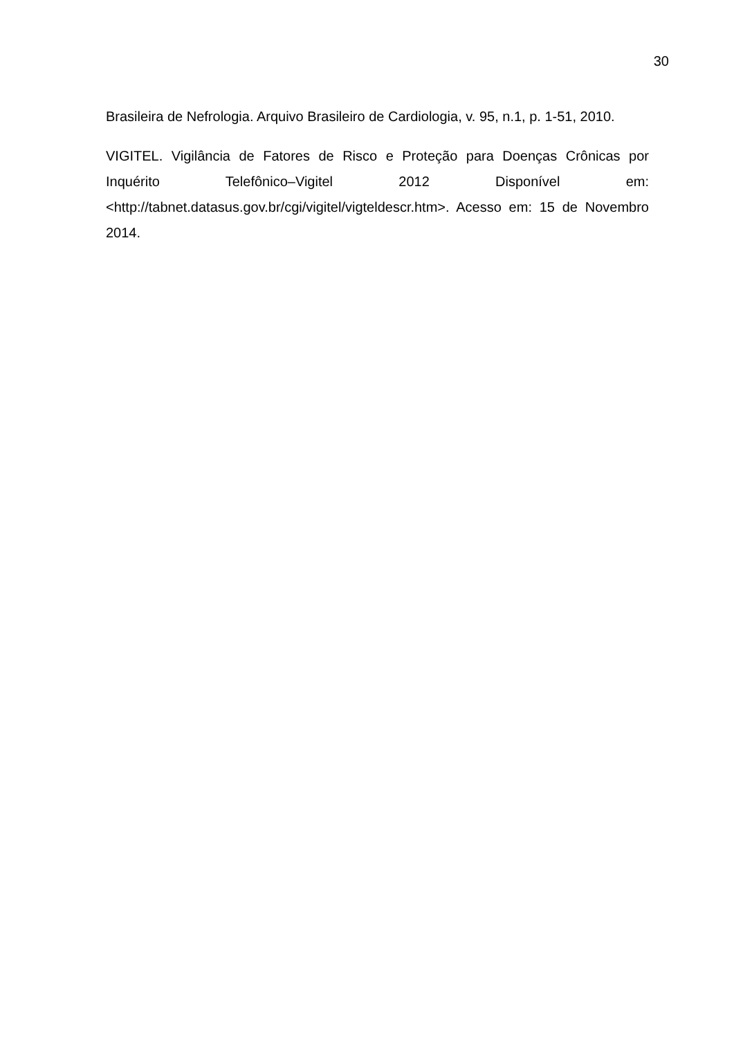30
Brasileira de Nefrologia. Arquivo Brasileiro de Cardiologia, v. 95, n.1, p. 1-51, 2010.
VIGITEL. Vigilância de Fatores de Risco e Proteção para Doenças Crônicas por Inquérito Telefônico–Vigitel 2012 Disponível em: <http://tabnet.datasus.gov.br/cgi/vigitel/vigteldescr.htm>. Acesso em: 15 de Novembro 2014.